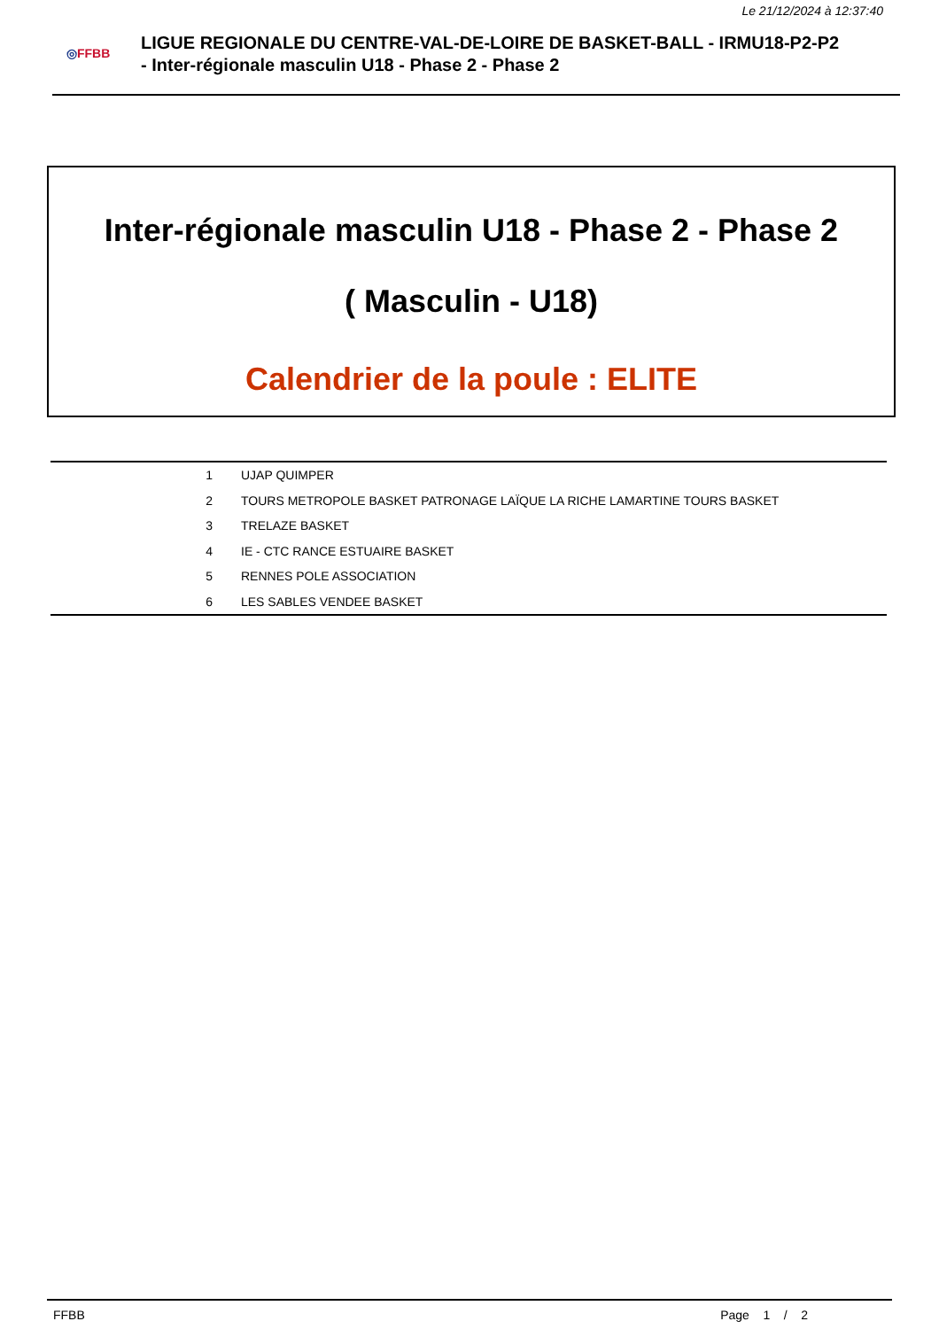Le 21/12/2024 à 12:37:40
◎FFBB
LIGUE REGIONALE DU CENTRE-VAL-DE-LOIRE DE BASKET-BALL - IRMU18-P2-P2
- Inter-régionale masculin U18 - Phase 2 - Phase 2
Inter-régionale masculin U18 - Phase 2 - Phase 2
( Masculin - U18)
Calendrier de la poule : ELITE
| 1 | UJAP QUIMPER |
| 2 | TOURS METROPOLE BASKET PATRONAGE LAÏQUE LA RICHE LAMARTINE TOURS BASKET |
| 3 | TRELAZE BASKET |
| 4 | IE - CTC RANCE ESTUAIRE BASKET |
| 5 | RENNES POLE ASSOCIATION |
| 6 | LES SABLES VENDEE BASKET |
FFBB Page 1 / 2